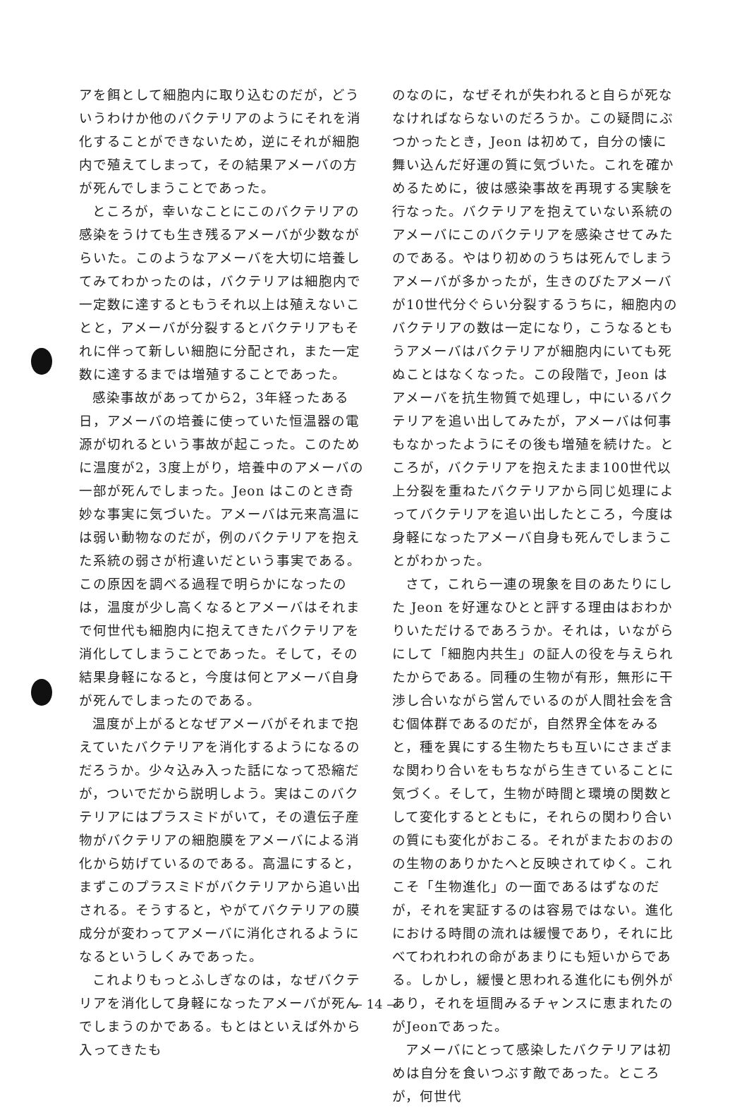アを餌として細胞内に取り込むのだが，どういうわけか他のバクテリアのようにそれを消化することができないため，逆にそれが細胞内で殖えてしまって，その結果アメーバの方が死んでしまうことであった。
ところが，幸いなことにこのバクテリアの感染をうけても生き残るアメーバが少数ながらいた。このようなアメーバを大切に培養してみてわかったのは，バクテリアは細胞内で一定数に達するともうそれ以上は殖えないことと，アメーバが分裂するとバクテリアもそれに伴って新しい細胞に分配され，また一定数に達するまでは増殖することであった。
感染事故があってから2，3年経ったある日，アメーバの培養に使っていた恒温器の電源が切れるという事故が起こった。このために温度が2，3度上がり，培養中のアメーバの一部が死んでしまった。Jeon はこのとき奇妙な事実に気づいた。アメーバは元来高温には弱い動物なのだが，例のバクテリアを抱えた系統の弱さが桁違いだという事実である。この原因を調べる過程で明らかになったのは，温度が少し高くなるとアメーバはそれまで何世代も細胞内に抱えてきたバクテリアを消化してしまうことであった。そして，その結果身軽になると，今度は何とアメーバ自身が死んでしまったのである。
温度が上がるとなぜアメーバがそれまで抱えていたバクテリアを消化するようになるのだろうか。少々込み入った話になって恐縮だが，ついでだから説明しよう。実はこのバクテリアにはプラスミドがいて，その遺伝子産物がバクテリアの細胞膜をアメーバによる消化から妨げているのである。高温にすると，まずこのプラスミドがバクテリアから追い出される。そうすると，やがてバクテリアの膜成分が変わってアメーバに消化されるようになるというしくみであった。
これよりもっとふしぎなのは，なぜバクテリアを消化して身軽になったアメーバが死んでしまうのかである。もとはといえば外から入ってきたも
のなのに，なぜそれが失われると自らが死ななければならないのだろうか。この疑問にぶつかったとき，Jeon は初めて，自分の懐に舞い込んだ好運の質に気づいた。これを確かめるために，彼は感染事故を再現する実験を行なった。バクテリアを抱えていない系統のアメーバにこのバクテリアを感染させてみたのである。やはり初めのうちは死んでしまうアメーバが多かったが，生きのびたアメーバが10世代分ぐらい分裂するうちに，細胞内のバクテリアの数は一定になり，こうなるともうアメーバはバクテリアが細胞内にいても死ぬことはなくなった。この段階で，Jeon はアメーバを抗生物質で処理し，中にいるバクテリアを追い出してみたが，アメーバは何事もなかったようにその後も増殖を続けた。ところが，バクテリアを抱えたまま100世代以上分裂を重ねたバクテリアから同じ処理によってバクテリアを追い出したところ，今度は身軽になったアメーバ自身も死んでしまうことがわかった。
さて，これら一連の現象を目のあたりにした Jeon を好運なひとと評する理由はおわかりいただけるであろうか。それは，いながらにして「細胞内共生」の証人の役を与えられたからである。同種の生物が有形，無形に干渉し合いながら営んでいるのが人間社会を含む個体群であるのだが，自然界全体をみると，種を異にする生物たちも互いにさまざまな関わり合いをもちながら生きていることに気づく。そして，生物が時間と環境の関数として変化するとともに，それらの関わり合いの質にも変化がおこる。それがまたおのおのの生物のありかたへと反映されてゆく。これこそ「生物進化」の一面であるはずなのだが，それを実証するのは容易ではない。進化における時間の流れは緩慢であり，それに比べてわれわれの命があまりにも短いからである。しかし，緩慢と思われる進化にも例外があり，それを垣間みるチャンスに恵まれたのがJeonであった。
アメーバにとって感染したバクテリアは初めは自分を食いつぶす敵であった。ところが，何世代
— 14 —